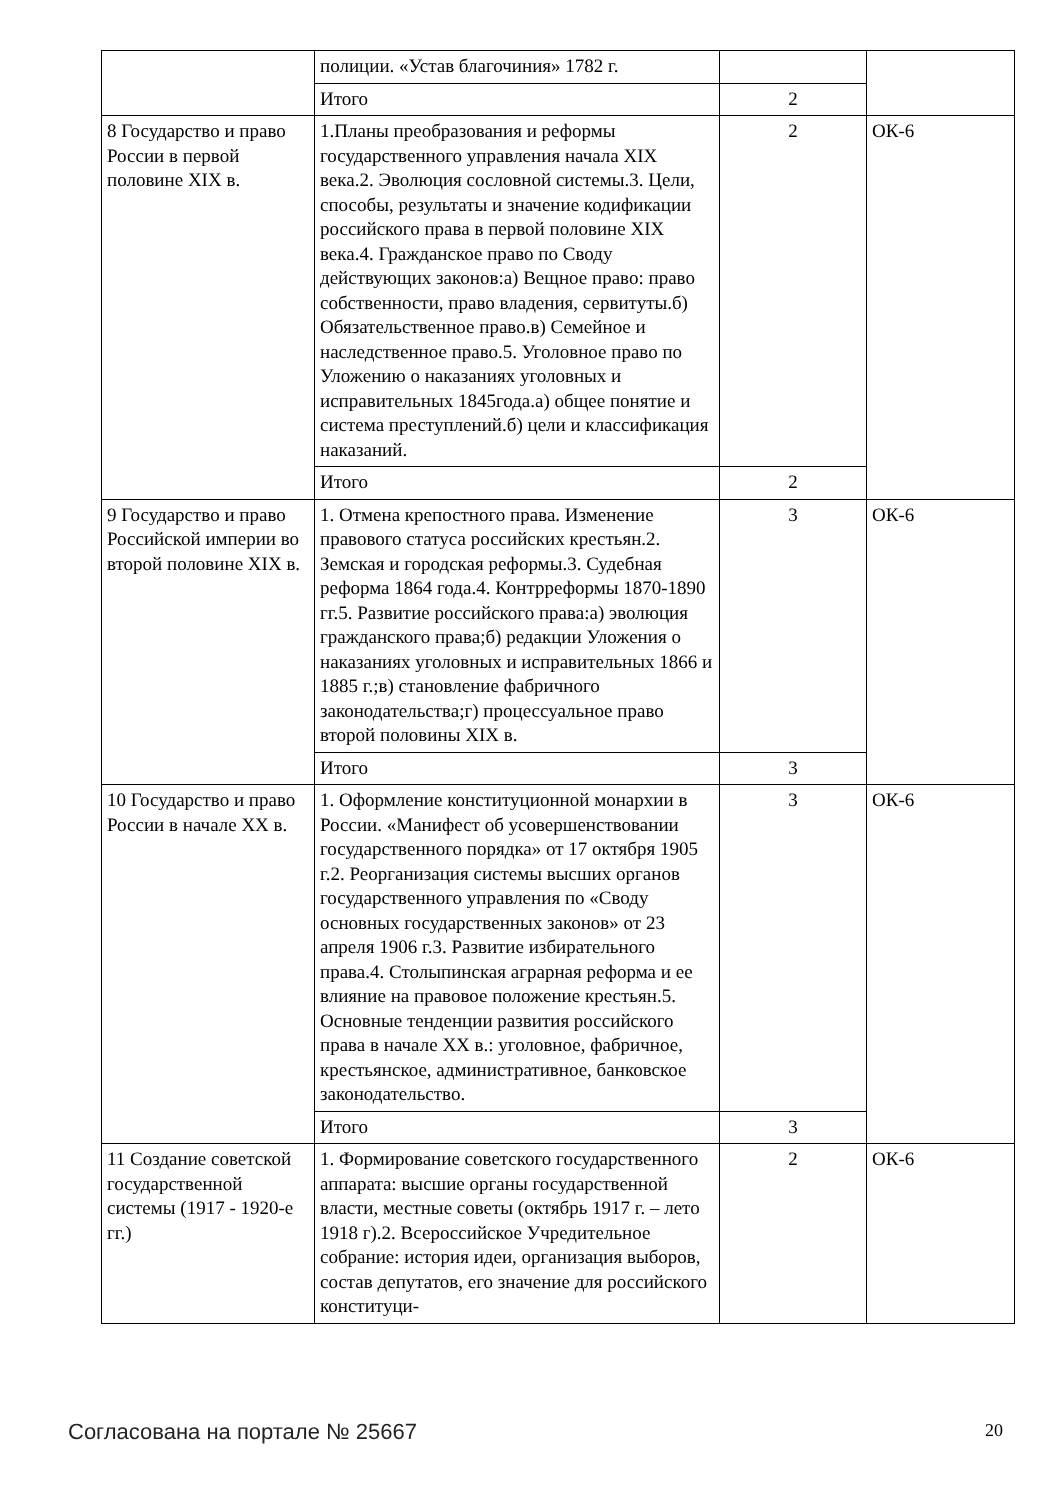| | полиции. «Устав благочиния» 1782 г. | | |
| | Итого | 2 | |
| 8 Государство и право России в первой половине XIX в. | 1.Планы преобразования и реформы государственного управления начала XIX века.2. Эволюция сословной системы.3. Цели, способы, результаты и значение кодификации российского права в первой половине XIX века.4. Гражданское право по Своду действующих законов:а) Вещное право: право собственности, право владения, сервитуты.б) Обязательственное право.в) Семейное и наследственное право.5. Уголовное право по Уложению о наказаниях уголовных и исправительных 1845года.а) общее понятие и система преступлений.б) цели и классификация наказаний. | 2 | ОК-6 |
| | Итого | 2 | |
| 9 Государство и право Российской империи во второй половине XIX в. | 1. Отмена крепостного права. Изменение правового статуса российских крестьян.2. Земская и городская реформы.3. Судебная реформа 1864 года.4. Контрреформы 1870-1890 гг.5. Развитие российского права:а) эволюция гражданского права;б) редакции Уложения о наказаниях уголовных и исправительных 1866 и 1885 г.;в) становление фабричного законодательства;г) процессуальное право второй половины XIX в. | 3 | ОК-6 |
| | Итого | 3 | |
| 10 Государство и право России в начале XX в. | 1. Оформление конституционной монархии в России. «Манифест об усовершенствовании государственного порядка» от 17 октября 1905 г.2. Реорганизация системы высших органов государственного управления по «Своду основных государственных законов» от 23 апреля 1906 г.3. Развитие избирательного права.4. Столыпинская аграрная реформа и ее влияние на правовое положение крестьян.5. Основные тенденции развития российского права в начале XX в.: уголовное, фабричное, крестьянское, административное, банковское законодательство. | 3 | ОК-6 |
| | Итого | 3 | |
| 11 Создание советской государственной системы (1917 - 1920-е гг.) | 1. Формирование советского государственного аппарата: высшие органы государственной власти, местные советы (октябрь 1917 г. – лето 1918 г).2. Всероссийское Учредительное собрание: история идеи, организация выборов, состав депутатов, его значение для российского конституци- | 2 | ОК-6 |
Согласована на портале № 25667 20